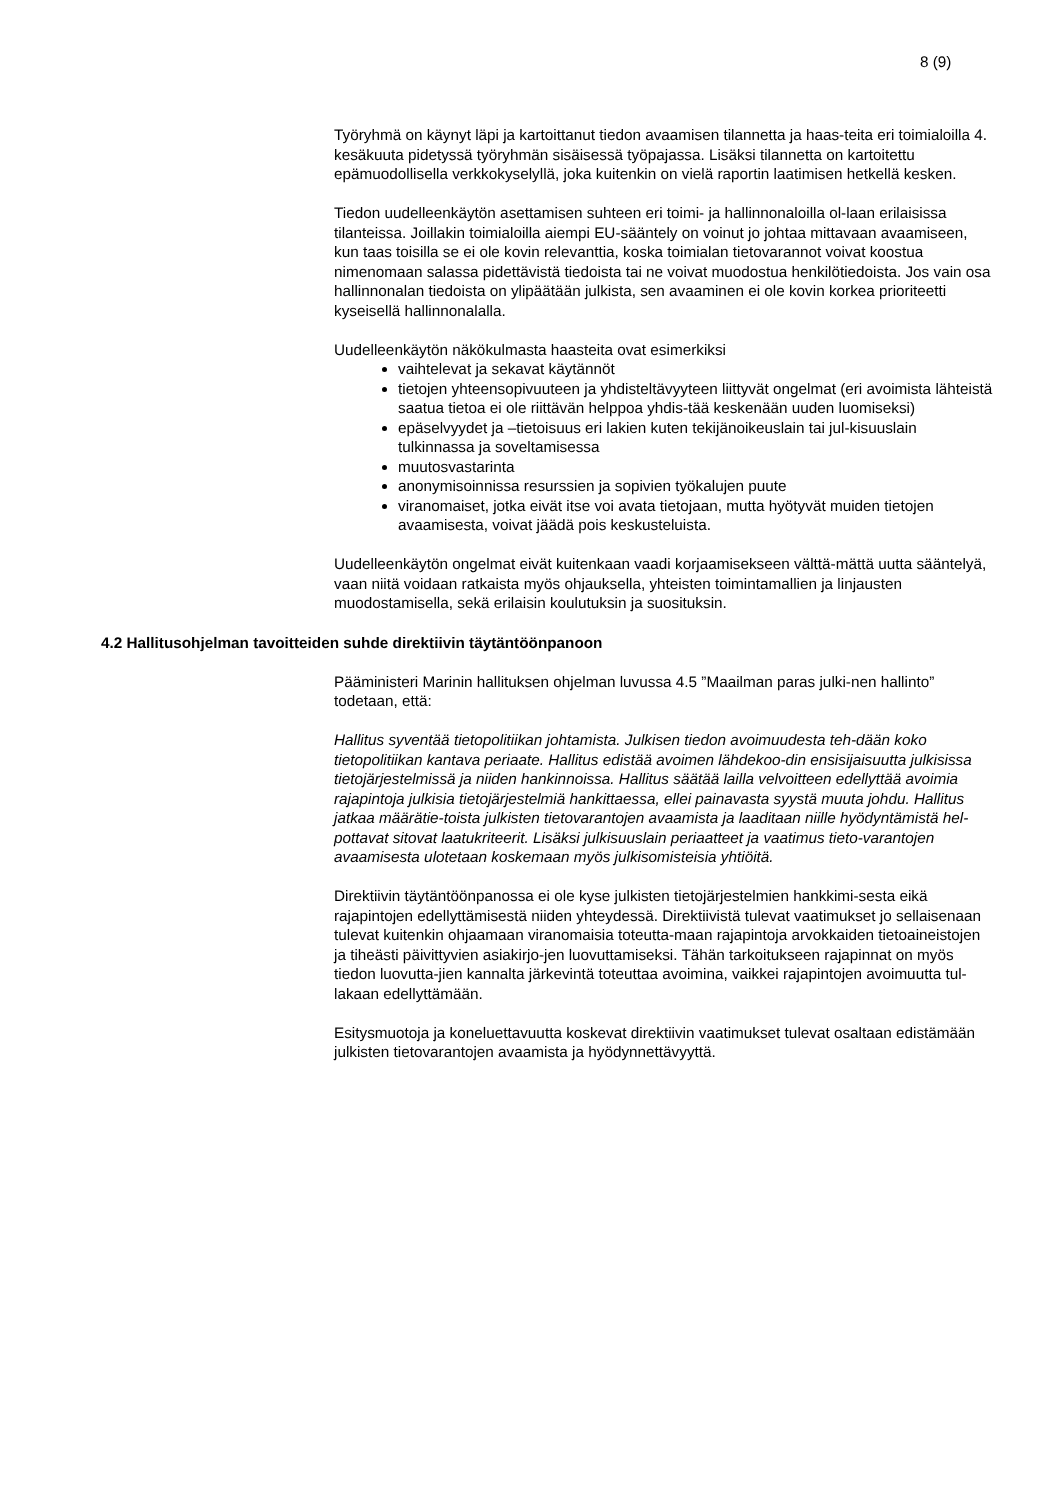8 (9)
Työryhmä on käynyt läpi ja kartoittanut tiedon avaamisen tilannetta ja haas-teita eri toimialoilla 4. kesäkuuta pidetyssä työryhmän sisäisessä työpajassa. Lisäksi tilannetta on kartoitettu epämuodollisella verkkokyselyllä, joka kuitenkin on vielä raportin laatimisen hetkellä kesken.
Tiedon uudelleenkäytön asettamisen suhteen eri toimi- ja hallinnonaloilla ol-laan erilaisissa tilanteissa. Joillakin toimialoilla aiempi EU-sääntely on voinut jo johtaa mittavaan avaamiseen, kun taas toisilla se ei ole kovin relevanttia, koska toimialan tietovarannot voivat koostua nimenomaan salassa pidettävistä tiedoista tai ne voivat muodostua henkilötiedoista. Jos vain osa hallinnonalan tiedoista on ylipäätään julkista, sen avaaminen ei ole kovin korkea prioriteetti kyseisellä hallinnonalalla.
Uudelleenkäytön näkökulmasta haasteita ovat esimerkiksi
vaihtelevat ja sekavat käytännöt
tietojen yhteensopivuuteen ja yhdisteltävyyteen liittyvät ongelmat (eri avoimista lähteistä saatua tietoa ei ole riittävän helppoa yhdis-tää keskenään uuden luomiseksi)
epäselvyydet ja –tietoisuus eri lakien kuten tekijänoikeuslain tai jul-kisuuslain tulkinnassa ja soveltamisessa
muutosvastarinta
anonymisoinnissa resurssien ja sopivien työkalujen puute
viranomaiset, jotka eivät itse voi avata tietojaan, mutta hyötyvät muiden tietojen avaamisesta, voivat jäädä pois keskusteluista.
Uudelleenkäytön ongelmat eivät kuitenkaan vaadi korjaamisekseen välttä-mättä uutta sääntelyä, vaan niitä voidaan ratkaista myös ohjauksella, yhteisten toimintamallien ja linjausten muodostamisella, sekä erilaisin koulutuksin ja suosituksin.
4.2 Hallitusohjelman tavoitteiden suhde direktiivin täytäntöönpanoon
Pääministeri Marinin hallituksen ohjelman luvussa 4.5 ”Maailman paras julki-nen hallinto” todetaan, että:
Hallitus syventää tietopolitiikan johtamista. Julkisen tiedon avoimuudesta teh-dään koko tietopolitiikan kantava periaate. Hallitus edistää avoimen lähdekoo-din ensisijaisuutta julkisissa tietojärjestelmissä ja niiden hankinnoissa. Hallitus säätää lailla velvoitteen edellyttää avoimia rajapintoja julkisia tietojärjestelmiä hankittaessa, ellei painavasta syystä muuta johdu. Hallitus jatkaa määrätie-toista julkisten tietovarantojen avaamista ja laaditaan niille hyödyntämistä hel-pottavat sitovat laatukriteerit. Lisäksi julkisuuslain periaatteet ja vaatimus tieto-varantojen avaamisesta ulotetaan koskemaan myös julkisomisteisia yhtiöitä.
Direktiivin täytäntöönpanossa ei ole kyse julkisten tietojärjestelmien hankkimi-sesta eikä rajapintojen edellyttämisestä niiden yhteydessä. Direktiivistä tulevat vaatimukset jo sellaisenaan tulevat kuitenkin ohjaamaan viranomaisia toteutta-maan rajapintoja arvokkaiden tietoaineistojen ja tiheästi päivittyvien asiakirjo-jen luovuttamiseksi. Tähän tarkoitukseen rajapinnat on myös tiedon luovutta-jien kannalta järkevintä toteuttaa avoimina, vaikkei rajapintojen avoimuutta tul-lakaan edellyttämään.
Esitysmuotoja ja koneluettavuutta koskevat direktiivin vaatimukset tulevat osaltaan edistämään julkisten tietovarantojen avaamista ja hyödynnettävyyttä.